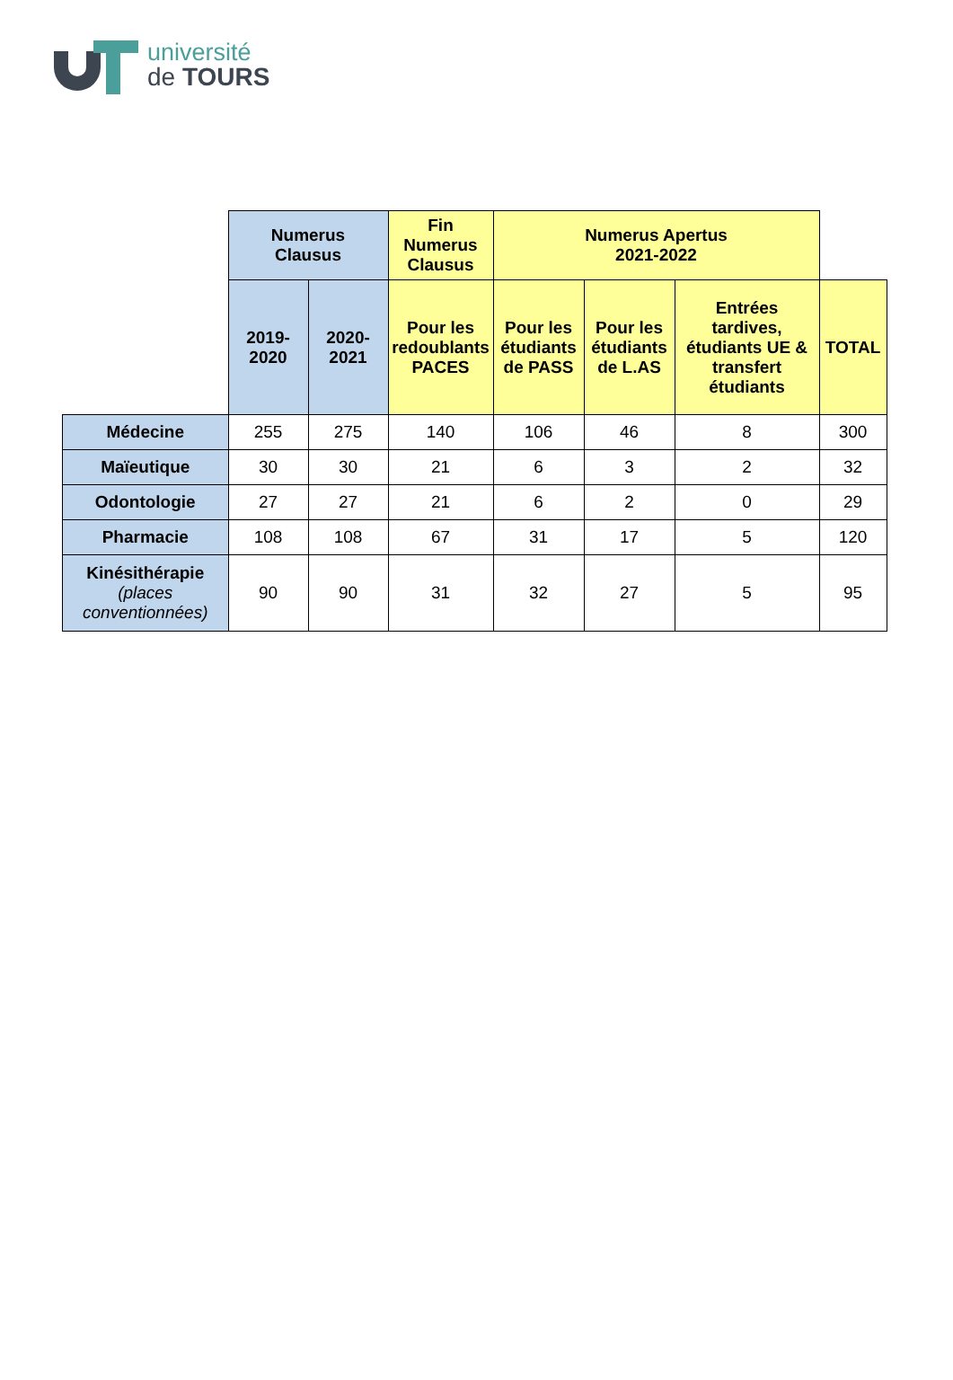université
de TOURS
| | Numerus Clausus | | Fin Numerus Clausus | Numerus Apertus 2021-2022 | | | |
| | 2019- 2020 | 2020- 2021 | Pour les redoublants PACES | Pour les étudiants de PASS | Pour les étudiants de L.AS | Entrées tardives, étudiants UE & transfert étudiants | TOTAL |
| Médecine | 255 | 275 | 140 | 106 | 46 | 8 | 300 |
| Maïeutique | 30 | 30 | 21 | 6 | 3 | 2 | 32 |
| Odontologie | 27 | 27 | 21 | 6 | 2 | 0 | 29 |
| Pharmacie | 108 | 108 | 67 | 31 | 17 | 5 | 120 |
| Kinésithérapie (places conventionnées) | 90 | 90 | 31 | 32 | 27 | 5 | 95 |